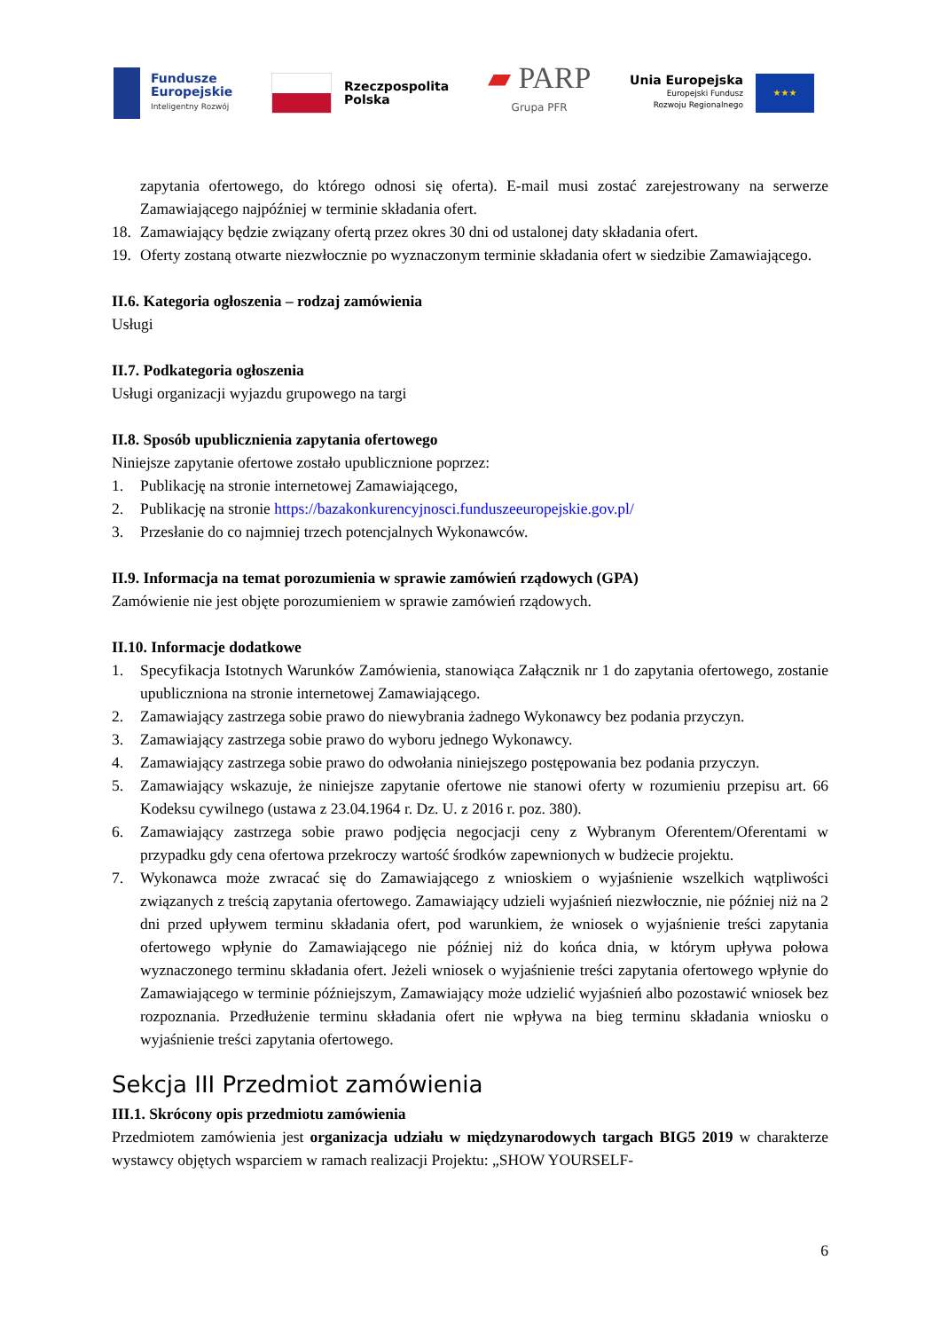Fundusze
Europejskie
Inteligentny Rozwój
Rzeczpospolita
Polska
▰ PARP
Grupa PFR
Unia Europejska
Europejski Fundusz
Rozwoju Regionalnego
★★★
zapytania ofertowego, do którego odnosi się oferta). E-mail musi zostać zarejestrowany na serwerze Zamawiającego najpóźniej w terminie składania ofert.
18. Zamawiający będzie związany ofertą przez okres 30 dni od ustalonej daty składania ofert.
19. Oferty zostaną otwarte niezwłocznie po wyznaczonym terminie składania ofert w siedzibie Zamawiającego.
II.6. Kategoria ogłoszenia – rodzaj zamówienia
Usługi
II.7. Podkategoria ogłoszenia
Usługi organizacji wyjazdu grupowego na targi
II.8. Sposób upublicznienia zapytania ofertowego
Niniejsze zapytanie ofertowe zostało upublicznione poprzez:
1. Publikację na stronie internetowej Zamawiającego,
2. Publikację na stronie https://bazakonkurencyjnosci.funduszeeuropejskie.gov.pl/
3. Przesłanie do co najmniej trzech potencjalnych Wykonawców.
II.9. Informacja na temat porozumienia w sprawie zamówień rządowych (GPA)
Zamówienie nie jest objęte porozumieniem w sprawie zamówień rządowych.
II.10. Informacje dodatkowe
1. Specyfikacja Istotnych Warunków Zamówienia, stanowiąca Załącznik nr 1 do zapytania ofertowego, zostanie upubliczniona na stronie internetowej Zamawiającego.
2. Zamawiający zastrzega sobie prawo do niewybrania żadnego Wykonawcy bez podania przyczyn.
3. Zamawiający zastrzega sobie prawo do wyboru jednego Wykonawcy.
4. Zamawiający zastrzega sobie prawo do odwołania niniejszego postępowania bez podania przyczyn.
5. Zamawiający wskazuje, że niniejsze zapytanie ofertowe nie stanowi oferty w rozumieniu przepisu art. 66 Kodeksu cywilnego (ustawa z 23.04.1964 r. Dz. U. z 2016 r. poz. 380).
6. Zamawiający zastrzega sobie prawo podjęcia negocjacji ceny z Wybranym Oferentem/Oferentami w przypadku gdy cena ofertowa przekroczy wartość środków zapewnionych w budżecie projektu.
7. Wykonawca może zwracać się do Zamawiającego z wnioskiem o wyjaśnienie wszelkich wątpliwości związanych z treścią zapytania ofertowego. Zamawiający udzieli wyjaśnień niezwłocznie, nie później niż na 2 dni przed upływem terminu składania ofert, pod warunkiem, że wniosek o wyjaśnienie treści zapytania ofertowego wpłynie do Zamawiającego nie później niż do końca dnia, w którym upływa połowa wyznaczonego terminu składania ofert. Jeżeli wniosek o wyjaśnienie treści zapytania ofertowego wpłynie do Zamawiającego w terminie późniejszym, Zamawiający może udzielić wyjaśnień albo pozostawić wniosek bez rozpoznania. Przedłużenie terminu składania ofert nie wpływa na bieg terminu składania wniosku o wyjaśnienie treści zapytania ofertowego.
Sekcja III Przedmiot zamówienia
III.1. Skrócony opis przedmiotu zamówienia
Przedmiotem zamówienia jest organizacja udziału w międzynarodowych targach BIG5 2019 w charakterze wystawcy objętych wsparciem w ramach realizacji Projektu: „SHOW YOURSELF-
6